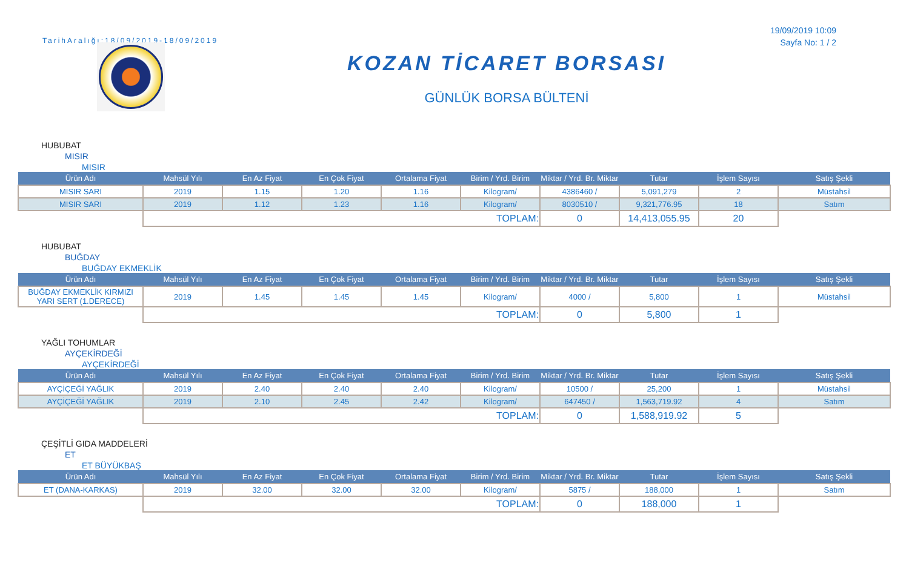TarihAralığı:18/09/2019-18/09/2019
19/09/2019 10:09
Sayfa No: 1 / 2
KOZAN TİCARET BORSASI
GÜNLÜK BORSA BÜLTENİ
HUBUBAT
MISIR
MISIR
| Ürün Adı | Mahsül Yılı | En Az Fiyat | En Çok Fiyat | Ortalama Fiyat | Birim / Yrd. Birim | Miktar / Yrd. Br. Miktar | Tutar | İşlem Sayısı | Satış Şekli |
| --- | --- | --- | --- | --- | --- | --- | --- | --- | --- |
| MISIR SARI | 2019 | 1.15 | 1.20 | 1.16 | Kilogram/ | 4386460 / | 5,091,279 | 2 | Müstahsil |
| MISIR SARI | 2019 | 1.12 | 1.23 | 1.16 | Kilogram/ | 8030510 / | 9,321,776.95 | 18 | Satım |
| | TOPLAM: | | | | | 0 | 14,413,055.95 | 20 | |
HUBUBAT
BUĞDAY
BUĞDAY EKMEKLİK
| Ürün Adı | Mahsül Yılı | En Az Fiyat | En Çok Fiyat | Ortalama Fiyat | Birim / Yrd. Birim | Miktar / Yrd. Br. Miktar | Tutar | İşlem Sayısı | Satış Şekli |
| --- | --- | --- | --- | --- | --- | --- | --- | --- | --- |
| BUĞDAY EKMEKLİK KIRMIZI YARI SERT (1.DERECE) | 2019 | 1.45 | 1.45 | 1.45 | Kilogram/ | 4000 / | 5,800 | 1 | Müstahsil |
| | TOPLAM: | | | | | 0 | 5,800 | 1 | |
YAĞLI TOHUMLAR
AYÇEKİRDEĞİ
AYÇEKİRDEĞİ
| Ürün Adı | Mahsül Yılı | En Az Fiyat | En Çok Fiyat | Ortalama Fiyat | Birim / Yrd. Birim | Miktar / Yrd. Br. Miktar | Tutar | İşlem Sayısı | Satış Şekli |
| --- | --- | --- | --- | --- | --- | --- | --- | --- | --- |
| AYÇİÇEĞİ YAĞLIK | 2019 | 2.40 | 2.40 | 2.40 | Kilogram/ | 10500 / | 25,200 | 1 | Müstahsil |
| AYÇİÇEĞİ YAĞLIK | 2019 | 2.10 | 2.45 | 2.42 | Kilogram/ | 647450 / | 1,563,719.92 | 4 | Satım |
| | TOPLAM: | | | | | 0 | 1,588,919.92 | 5 | |
ÇEŞİTLİ GIDA MADDELERİ
ET
ET BÜYÜKBAŞ
| Ürün Adı | Mahsül Yılı | En Az Fiyat | En Çok Fiyat | Ortalama Fiyat | Birim / Yrd. Birim | Miktar / Yrd. Br. Miktar | Tutar | İşlem Sayısı | Satış Şekli |
| --- | --- | --- | --- | --- | --- | --- | --- | --- | --- |
| ET (DANA-KARKAS) | 2019 | 32.00 | 32.00 | 32.00 | Kilogram/ | 5875 / | 188,000 | 1 | Satım |
| | TOPLAM: | | | | | 0 | 188,000 | 1 | |